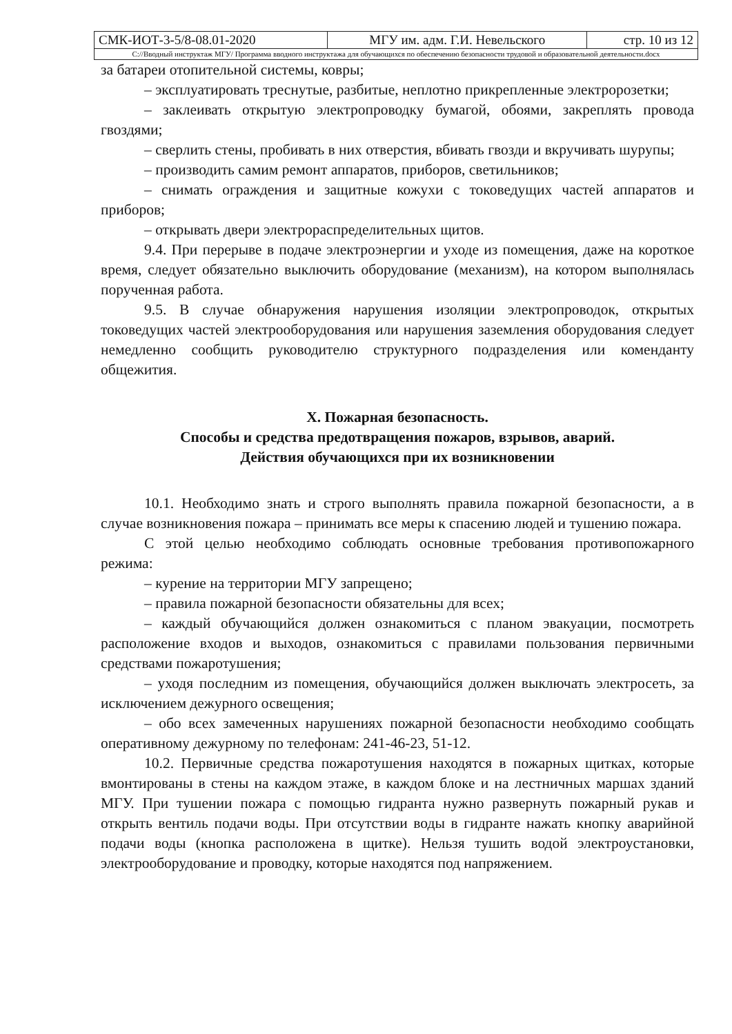| СМК-ИОТ-3-5/8-08.01-2020 | МГУ им. адм. Г.И. Невельского | стр. 10 из 12 |
| С://Вводный инструктаж МГУ/ Программа вводного инструктажа для обучающихся по обеспечению безопасности трудовой и образовательной деятельности.docx | | |
за батареи отопительной системы, ковры;
– эксплуатировать треснутые, разбитые, неплотно прикрепленные электророзетки;
– заклеивать открытую электропроводку бумагой, обоями, закреплять провода гвоздями;
– сверлить стены, пробивать в них отверстия, вбивать гвозди и вкручивать шурупы;
– производить самим ремонт аппаратов, приборов, светильников;
– снимать ограждения и защитные кожухи с токоведущих частей аппаратов и приборов;
– открывать двери электрораспределительных щитов.
9.4. При перерыве в подаче электроэнергии и уходе из помещения, даже на короткое время, следует обязательно выключить оборудование (механизм), на котором выполнялась порученная работа.
9.5. В случае обнаружения нарушения изоляции электропроводок, открытых токоведущих частей электрооборудования или нарушения заземления оборудования следует немедленно сообщить руководителю структурного подразделения или коменданту общежития.
X. Пожарная безопасность.
Способы и средства предотвращения пожаров, взрывов, аварий.
Действия обучающихся при их возникновении
10.1. Необходимо знать и строго выполнять правила пожарной безопасности, а в случае возникновения пожара – принимать все меры к спасению людей и тушению пожара.
С этой целью необходимо соблюдать основные требования противопожарного режима:
– курение на территории МГУ запрещено;
– правила пожарной безопасности обязательны для всех;
– каждый обучающийся должен ознакомиться с планом эвакуации, посмотреть расположение входов и выходов, ознакомиться с правилами пользования первичными средствами пожаротушения;
– уходя последним из помещения, обучающийся должен выключать электросеть, за исключением дежурного освещения;
– обо всех замеченных нарушениях пожарной безопасности необходимо сообщать оперативному дежурному по телефонам: 241-46-23, 51-12.
10.2. Первичные средства пожаротушения находятся в пожарных щитках, которые вмонтированы в стены на каждом этаже, в каждом блоке и на лестничных маршах зданий МГУ. При тушении пожара с помощью гидранта нужно развернуть пожарный рукав и открыть вентиль подачи воды. При отсутствии воды в гидранте нажать кнопку аварийной подачи воды (кнопка расположена в щитке). Нельзя тушить водой электроустановки, электрооборудование и проводку, которые находятся под напряжением.